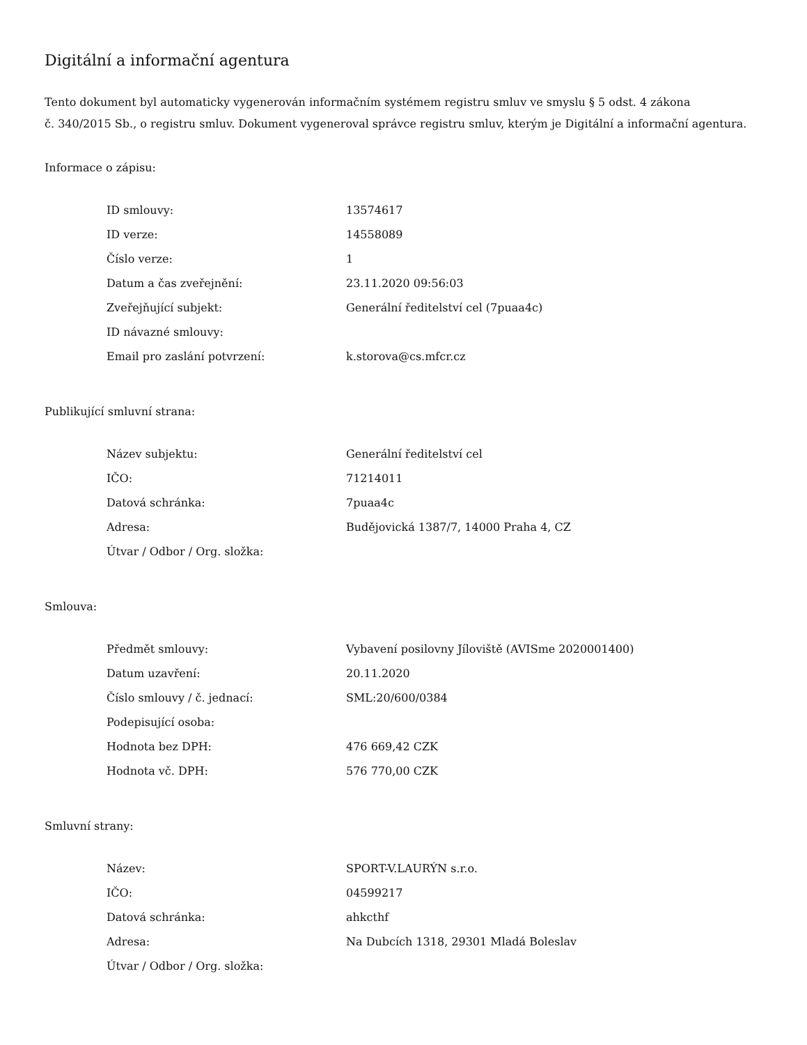Digitální a informační agentura
Tento dokument byl automaticky vygenerován informačním systémem registru smluv ve smyslu § 5 odst. 4 zákona
č. 340/2015 Sb., o registru smluv. Dokument vygeneroval správce registru smluv, kterým je Digitální a informační agentura.
Informace o zápisu:
| ID smlouvy: | 13574617 |
| ID verze: | 14558089 |
| Číslo verze: | 1 |
| Datum a čas zveřejnění: | 23.11.2020 09:56:03 |
| Zveřejňující subjekt: | Generální ředitelství cel (7puaa4c) |
| ID návazné smlouvy: | |
| Email pro zaslání potvrzení: | k.storova@cs.mfcr.cz |
Publikující smluvní strana:
| Název subjektu: | Generální ředitelství cel |
| IČO: | 71214011 |
| Datová schránka: | 7puaa4c |
| Adresa: | Budějovická 1387/7, 14000 Praha 4, CZ |
| Útvar / Odbor / Org. složka: | |
Smlouva:
| Předmět smlouvy: | Vybavení posilovny Jíloviště (AVISme 2020001400) |
| Datum uzavření: | 20.11.2020 |
| Číslo smlouvy / č. jednací: | SML:20/600/0384 |
| Podepisující osoba: | |
| Hodnota bez DPH: | 476 669,42 CZK |
| Hodnota vč. DPH: | 576 770,00 CZK |
Smluvní strany:
| Název: | SPORT-V.LAURÝN s.r.o. |
| IČO: | 04599217 |
| Datová schránka: | ahkcthf |
| Adresa: | Na Dubcích 1318, 29301 Mladá Boleslav |
| Útvar / Odbor / Org. složka: | |